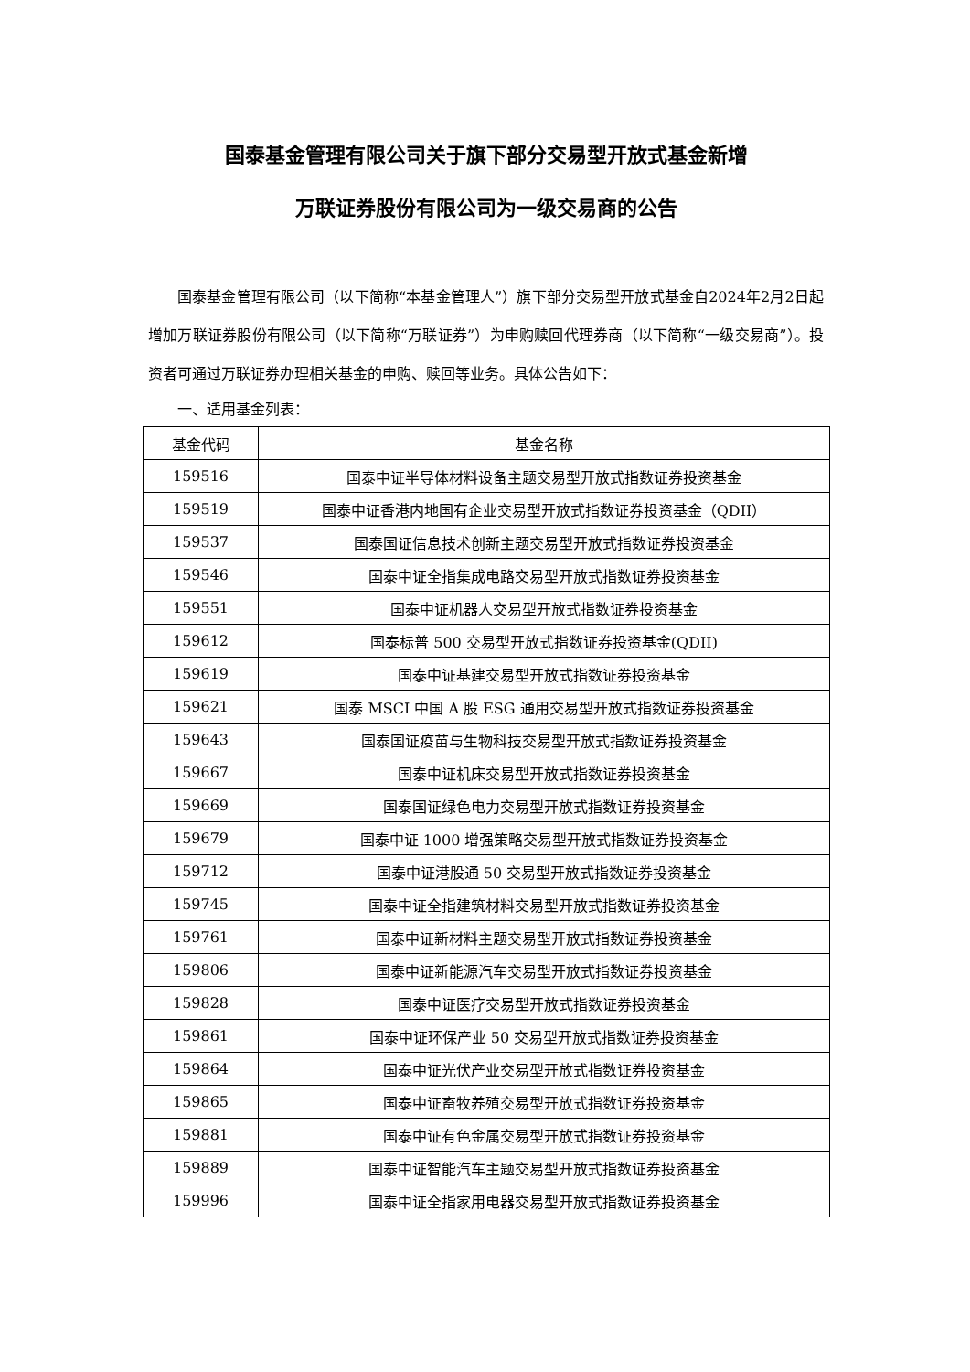国泰基金管理有限公司关于旗下部分交易型开放式基金新增
万联证券股份有限公司为一级交易商的公告
国泰基金管理有限公司（以下简称“本基金管理人”）旗下部分交易型开放式基金自2024年2月2日起增加万联证券股份有限公司（以下简称“万联证券”）为申购赎回代理券商（以下简称“一级交易商”）。投资者可通过万联证券办理相关基金的申购、赎回等业务。具体公告如下：
一、适用基金列表：
| 基金代码 | 基金名称 |
| --- | --- |
| 159516 | 国泰中证半导体材料设备主题交易型开放式指数证券投资基金 |
| 159519 | 国泰中证香港内地国有企业交易型开放式指数证券投资基金（QDII） |
| 159537 | 国泰国证信息技术创新主题交易型开放式指数证券投资基金 |
| 159546 | 国泰中证全指集成电路交易型开放式指数证券投资基金 |
| 159551 | 国泰中证机器人交易型开放式指数证券投资基金 |
| 159612 | 国泰标普 500 交易型开放式指数证券投资基金(QDII) |
| 159619 | 国泰中证基建交易型开放式指数证券投资基金 |
| 159621 | 国泰 MSCI 中国 A 股 ESG 通用交易型开放式指数证券投资基金 |
| 159643 | 国泰国证疫苗与生物科技交易型开放式指数证券投资基金 |
| 159667 | 国泰中证机床交易型开放式指数证券投资基金 |
| 159669 | 国泰国证绿色电力交易型开放式指数证券投资基金 |
| 159679 | 国泰中证 1000 增强策略交易型开放式指数证券投资基金 |
| 159712 | 国泰中证港股通 50 交易型开放式指数证券投资基金 |
| 159745 | 国泰中证全指建筑材料交易型开放式指数证券投资基金 |
| 159761 | 国泰中证新材料主题交易型开放式指数证券投资基金 |
| 159806 | 国泰中证新能源汽车交易型开放式指数证券投资基金 |
| 159828 | 国泰中证医疗交易型开放式指数证券投资基金 |
| 159861 | 国泰中证环保产业 50 交易型开放式指数证券投资基金 |
| 159864 | 国泰中证光伏产业交易型开放式指数证券投资基金 |
| 159865 | 国泰中证畜牧养殖交易型开放式指数证券投资基金 |
| 159881 | 国泰中证有色金属交易型开放式指数证券投资基金 |
| 159889 | 国泰中证智能汽车主题交易型开放式指数证券投资基金 |
| 159996 | 国泰中证全指家用电器交易型开放式指数证券投资基金 |